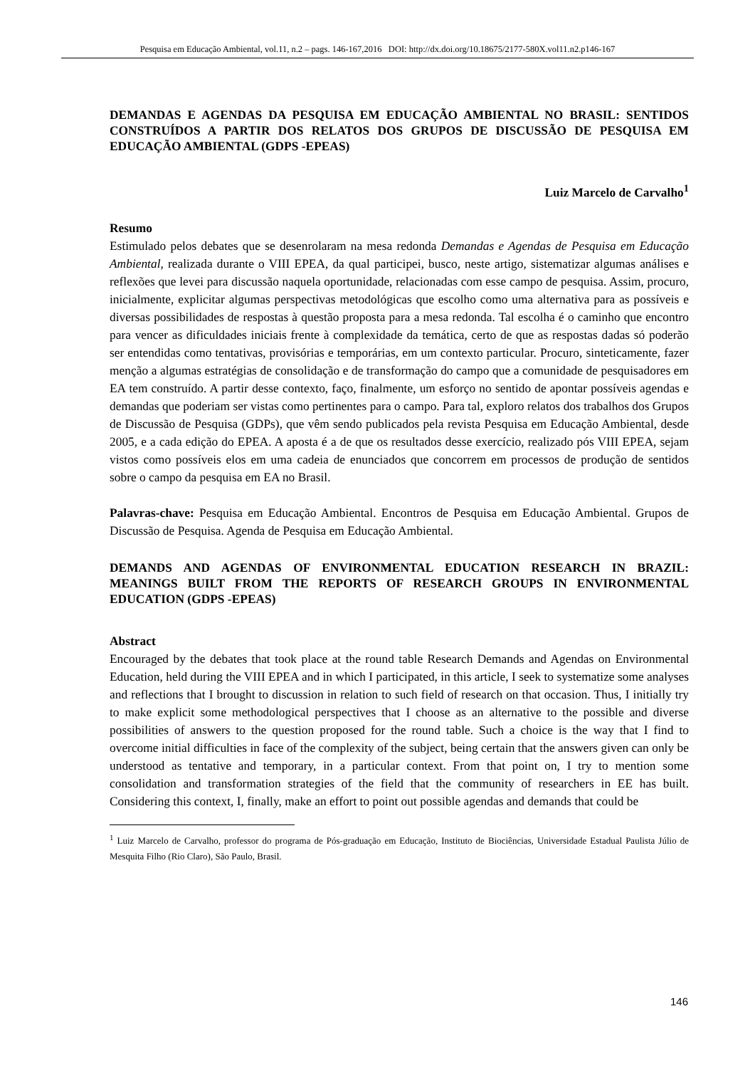Pesquisa em Educação Ambiental, vol.11, n.2 – pags. 146-167,2016 DOI: http://dx.doi.org/10.18675/2177-580X.vol11.n2.p146-167
DEMANDAS E AGENDAS DA PESQUISA EM EDUCAÇÃO AMBIENTAL NO BRASIL: SENTIDOS CONSTRUÍDOS A PARTIR DOS RELATOS DOS GRUPOS DE DISCUSSÃO DE PESQUISA EM EDUCAÇÃO AMBIENTAL (GDPS -EPEAS)
Luiz Marcelo de Carvalho<sup>1</sup>
Resumo
Estimulado pelos debates que se desenrolaram na mesa redonda Demandas e Agendas de Pesquisa em Educação Ambiental, realizada durante o VIII EPEA, da qual participei, busco, neste artigo, sistematizar algumas análises e reflexões que levei para discussão naquela oportunidade, relacionadas com esse campo de pesquisa. Assim, procuro, inicialmente, explicitar algumas perspectivas metodológicas que escolho como uma alternativa para as possíveis e diversas possibilidades de respostas à questão proposta para a mesa redonda. Tal escolha é o caminho que encontro para vencer as dificuldades iniciais frente à complexidade da temática, certo de que as respostas dadas só poderão ser entendidas como tentativas, provisórias e temporárias, em um contexto particular. Procuro, sinteticamente, fazer menção a algumas estratégias de consolidação e de transformação do campo que a comunidade de pesquisadores em EA tem construído. A partir desse contexto, faço, finalmente, um esforço no sentido de apontar possíveis agendas e demandas que poderiam ser vistas como pertinentes para o campo. Para tal, exploro relatos dos trabalhos dos Grupos de Discussão de Pesquisa (GDPs), que vêm sendo publicados pela revista Pesquisa em Educação Ambiental, desde 2005, e a cada edição do EPEA. A aposta é a de que os resultados desse exercício, realizado pós VIII EPEA, sejam vistos como possíveis elos em uma cadeia de enunciados que concorrem em processos de produção de sentidos sobre o campo da pesquisa em EA no Brasil.
Palavras-chave: Pesquisa em Educação Ambiental. Encontros de Pesquisa em Educação Ambiental. Grupos de Discussão de Pesquisa. Agenda de Pesquisa em Educação Ambiental.
DEMANDS AND AGENDAS OF ENVIRONMENTAL EDUCATION RESEARCH IN BRAZIL: MEANINGS BUILT FROM THE REPORTS OF RESEARCH GROUPS IN ENVIRONMENTAL EDUCATION (GDPS -EPEAS)
Abstract
Encouraged by the debates that took place at the round table Research Demands and Agendas on Environmental Education, held during the VIII EPEA and in which I participated, in this article, I seek to systematize some analyses and reflections that I brought to discussion in relation to such field of research on that occasion. Thus, I initially try to make explicit some methodological perspectives that I choose as an alternative to the possible and diverse possibilities of answers to the question proposed for the round table. Such a choice is the way that I find to overcome initial difficulties in face of the complexity of the subject, being certain that the answers given can only be understood as tentative and temporary, in a particular context. From that point on, I try to mention some consolidation and transformation strategies of the field that the community of researchers in EE has built. Considering this context, I, finally, make an effort to point out possible agendas and demands that could be
<sup>1</sup> Luiz Marcelo de Carvalho, professor do programa de Pós-graduação em Educação, Instituto de Biociências, Universidade Estadual Paulista Júlio de Mesquita Filho (Rio Claro), São Paulo, Brasil.
146